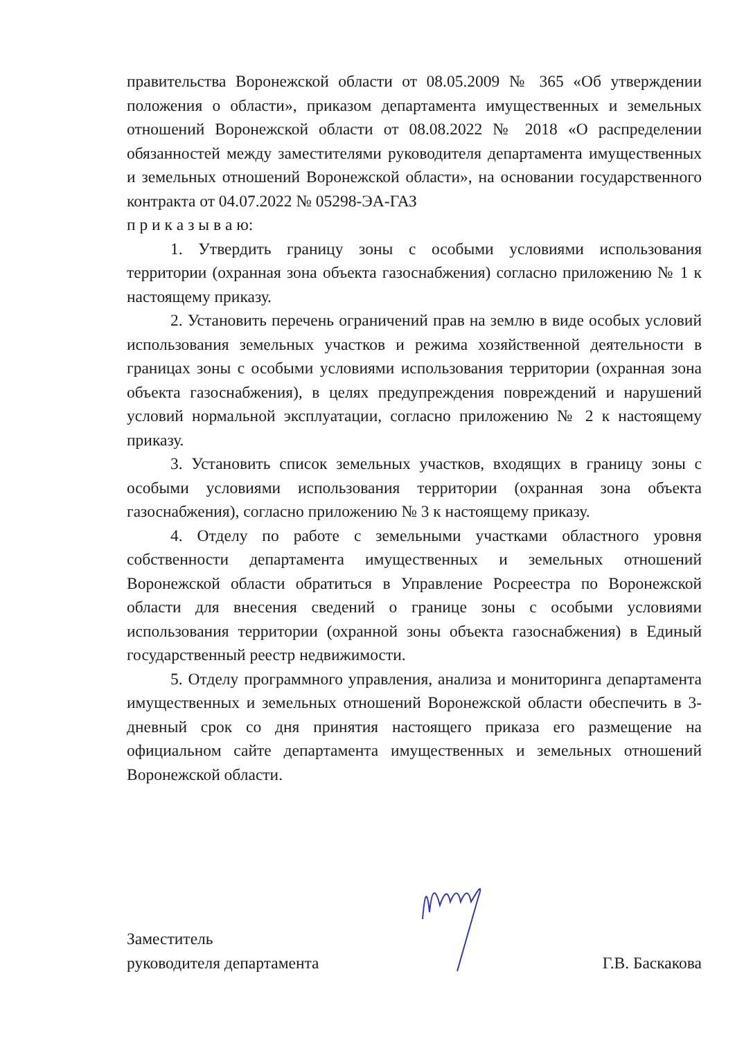правительства Воронежской области от 08.05.2009 № 365 «Об утверждении положения о области», приказом департамента имущественных и земельных отношений Воронежской области от 08.08.2022 № 2018 «О распределении обязанностей между заместителями руководителя департамента имущественных и земельных отношений Воронежской области», на основании государственного контракта от 04.07.2022 № 05298-ЭА-ГАЗ
п р и к а з ы в а ю:
1. Утвердить границу зоны с особыми условиями использования территории (охранная зона объекта газоснабжения) согласно приложению № 1 к настоящему приказу.
2. Установить перечень ограничений прав на землю в виде особых условий использования земельных участков и режима хозяйственной деятельности в границах зоны с особыми условиями использования территории (охранная зона объекта газоснабжения), в целях предупреждения повреждений и нарушений условий нормальной эксплуатации, согласно приложению № 2 к настоящему приказу.
3. Установить список земельных участков, входящих в границу зоны с особыми условиями использования территории (охранная зона объекта газоснабжения), согласно приложению № 3 к настоящему приказу.
4. Отделу по работе с земельными участками областного уровня собственности департамента имущественных и земельных отношений Воронежской области обратиться в Управление Росреестра по Воронежской области для внесения сведений о границе зоны с особыми условиями использования территории (охранной зоны объекта газоснабжения) в Единый государственный реестр недвижимости.
5. Отделу программного управления, анализа и мониторинга департамента имущественных и земельных отношений Воронежской области обеспечить в 3-дневный срок со дня принятия настоящего приказа его размещение на официальном сайте департамента имущественных и земельных отношений Воронежской области.
Заместитель
руководителя департамента
Г.В. Баскакова